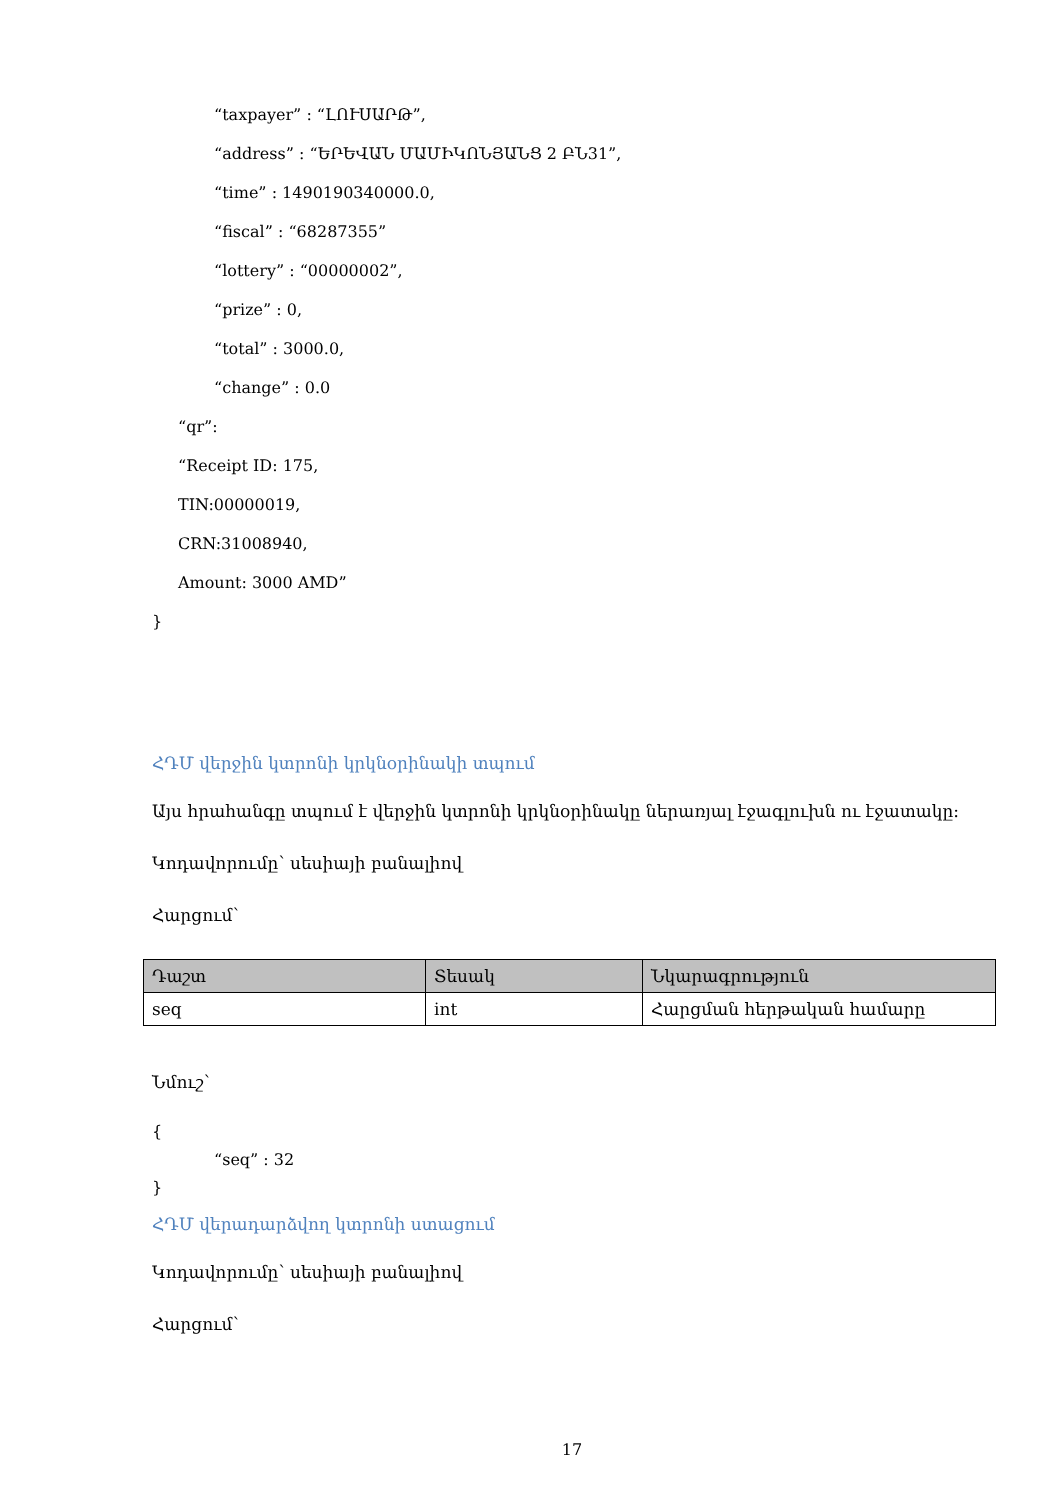“taxpayer” : “ԼՈՒՍԱՐԹ”,
“address” : “ԵՐԵՎԱՆ ՄԱՄԻԿՈՆՅԱՆՑ 2 ԲՆ31”,
“time” : 1490190340000.0,
“fiscal” : “68287355”
“lottery” : “00000002”,
“prize” : 0,
“total” : 3000.0,
“change” : 0.0
“qr”:
“Receipt ID: 175,
TIN:00000019,
CRN:31008940,
Amount: 3000 AMD”
}
ՀԴՄ վերջին կտրոնի կրկնօրինակի տպում
Այս հրահանգը տպում է վերջին կտրոնի կրկնօրինակը ներառյալ էջագլուխն ու էջատակը:
Կոդավորումը՝ սեսիայի բանալիով
Հարցում՝
| Դաշտ | Տեսակ | Նկարագրություն |
| --- | --- | --- |
| seq | int | Հարցման հերթական համարը |
Նմուշ՝
{
“seq” : 32
}
ՀԴՄ վերադարձվող կտրոնի ստացում
Կոդավորումը՝ սեսիայի բանալիով
Հարցում՝
17